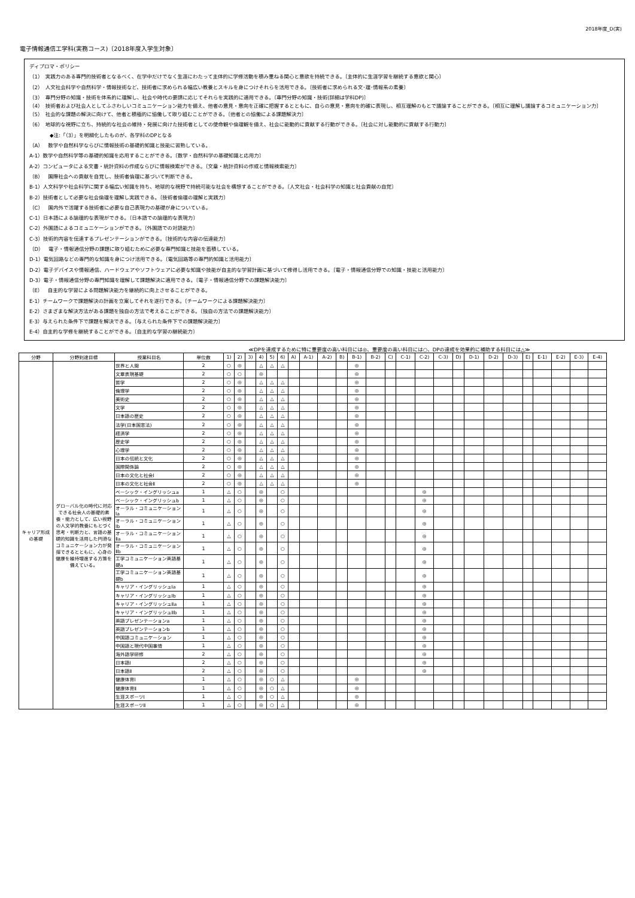2018年度_D(実)
電子情報通信工学科(実務コース)〔2018年度入学生対象〕
ディプロマ・ポリシー
（1）　実践力のある専門的技術者となるべく、在学中だけでなく生涯にわたって主体的に学修活動を積み重ねる関心と意欲を持続できる。〔主体的に生涯学習を継続する意欲と関心〕
（2）　人文社会科学や自然科学・情報技術など、技術者に求められる幅広い教養とスキルを身につけそれらを活用できる。〔技術者に求められる文･理･情報系の素養〕
（3）　専門分野の知識・技術を体系的に理解し、社会や時代の要請に応じてそれらを実践的に適用できる。〔専門分野の知識・技術(詳細は学科DP)〕
（4）　技術者および社会人としてふさわしいコミュニケーション能力を備え、他者の意見・意向を正確に把握するとともに、自らの意見・意向を的確に表現し、相互理解のもとで議論することができる。〔相互に理解し議論するコミュニケーション力〕
（5）　社会的な課題の解決に向けて、他者と積極的に協働して取り組むことができる。〔他者との協働による課題解決力〕
（6）　地球的な視野に立ち、持続的な社会の維持・発展に向けた技術者としての使命観や倫理観を備え、社会に能動的に貢献する行動ができる。〔社会に対し能動的に貢献する行動力〕
　　　　◆注:「（3）」を明細化したものが、各学科のDPとなる
（A）　数学や自然科学ならびに情報技術の基礎的知識と技能に習熟している。
A-1）数学や自然科学等の基礎的知識を応用することができる。〔数学・自然科学の基礎知識と応用力〕
A-2）コンピュータによる文書・統計資料の作成ならびに情報検索ができる。〔文章・統計資料の作成と情報検索能力〕
（B）　国際社会への貢献を自覚し、技術者倫理に基づいて判断できる。
B-1）人文科学や社会科学に関する幅広い知識を持ち、地球的な視野で持続可能な社会を構想することができる。〔人文社会・社会科学の知識と社会貢献の自覚〕
B-2）技術者として必要な社会倫理を理解し実践できる。〔技術者倫理の理解と実践力〕
（C）　国内外で活躍する技術者に必要な自己表現力の基礎が身についている。
C-1）日本語による論理的な表現ができる。〔日本語での論理的な表現力〕
C-2）外国語によるコミュニケーションができる。〔外国語での対話能力〕
C-3）技術的内容を伝達するプレゼンテーションができる。〔技術的な内容の伝達能力〕
（D）　電子・情報通信分野の課題に取り組むために必要な専門知識と技能を蓄積している。
D-1）電気回路などの専門的な知識を身につけ活用できる。〔電気回路等の専門的知識と活用能力〕
D-2）電子デバイスや情報通信、ハードウェアやソフトウェアに必要な知識や技能が自主的な学習計画に基づいて修得し活用できる。〔電子・情報通信分野での知識・技能と活用能力〕
D-3）電子・情報通信分野の専門知識を理解して課題解決に適用できる。〔電子・情報通信分野での課題解決能力〕
（E）　自主的な学習による問題解決能力を継続的に向上させることができる。
E-1）チームワークで課題解決の計画を立案してそれを遂行できる。〔チームワークによる課題解決能力〕
E-2）さまざまな解決方法がある課題を独自の方法で考えることができる。〔独自の方法での課題解決能力〕
E-3）与えられた条件下で課題を解決できる。〔与えられた条件下での課題解決能力〕
E-4）自主的な学修を継続することができる。〔自主的な学習の継続能力〕
≪DPを達成するために特に重要度の高い科目には◎、重要度の高い科目には○、DPの達成を効果的に補助する科目には△≫
| 分野 | 分野到達目標 | 授業科目名 | 単位数 | 1) | 2) | 3) | 4) | 5) | 6) | A) | A-1) | A-2) | B) | B-1) | B-2) | C) | C-1) | C-2) | C-3) | D) | D-1) | D-2) | D-3) | E) | E-1) | E-2) | E-3) | E-4) |
| --- | --- | --- | --- | --- | --- | --- | --- | --- | --- | --- | --- | --- | --- | --- | --- | --- | --- | --- | --- | --- | --- | --- | --- | --- | --- | --- | --- | --- |
| キャリア形成の基礎 | グローバル化の時代に対応できる社会人の基礎的素養・能力として、広い視野の人文学的教養にもとづく思考・判断力と、言語の基礎的知識を活用した円滑なコミュニケーション力が発揮できるとともに、心身の健康を維持増進する方策を備えている。 | 世界と人間 | 2 | ○ | ◎ | | △ | △ | △ | | | | | ◎ | | | | | | | | | | | | | | |
| | | 文章表現基礎 | 2 | ○ | ○ | | ◎ | | | | | | | ◎ | | | | | | | | | | | | | | |
| | | 哲学 | 2 | ○ | ◎ | | △ | △ | △ | | | | | ◎ | | | | | | | | | | | | | | |
| | | 倫理学 | 2 | ○ | ◎ | | △ | △ | △ | | | | | ◎ | | | | | | | | | | | | | | |
| | | 美術史 | 2 | ○ | ◎ | | △ | △ | △ | | | | | ◎ | | | | | | | | | | | | | | |
| | | 文学 | 2 | ○ | ◎ | | △ | △ | △ | | | | | ◎ | | | | | | | | | | | | | | |
| | | 日本語の歴史 | 2 | ○ | ◎ | | △ | △ | △ | | | | | ◎ | | | | | | | | | | | | | | |
| | | 法学(日本国憲法) | 2 | ○ | ◎ | | △ | △ | △ | | | | | ◎ | | | | | | | | | | | | | | |
| | | 経済学 | 2 | ○ | ◎ | | △ | △ | △ | | | | | ◎ | | | | | | | | | | | | | | |
| | | 歴史学 | 2 | ○ | ◎ | | △ | △ | △ | | | | | ◎ | | | | | | | | | | | | | | |
| | | 心理学 | 2 | ○ | ◎ | | △ | △ | △ | | | | | ◎ | | | | | | | | | | | | | | |
| | | 日本の伝統と文化 | 2 | ○ | ◎ | | △ | △ | △ | | | | | ◎ | | | | | | | | | | | | | | |
| | | 国際関係論 | 2 | ○ | ◎ | | △ | △ | △ | | | | | ◎ | | | | | | | | | | | | | | |
| | | 日本の文化と社会Ⅰ | 2 | ○ | ◎ | | △ | △ | △ | | | | | ◎ | | | | | | | | | | | | | | |
| | | 日本の文化と社会Ⅱ | 2 | ○ | ◎ | | △ | △ | △ | | | | | ◎ | | | | | | | | | | | | | | |
| | | ベーシック・イングリッシュa | 1 | △ | ○ | | ◎ | | ○ | | | | | | | | | ◎ | | | | | | | | | | |
| | | ベーシック・イングリッシュb | 1 | △ | ○ | | ◎ | | ○ | | | | | | | | | ◎ | | | | | | | | | | |
| | | オーラル・コミュニケーションⅠa | 1 | △ | ○ | | ◎ | | ○ | | | | | | | | | ◎ | | | | | | | | | | |
| | | オーラル・コミュニケーションⅠb | 1 | △ | ○ | | ◎ | | ○ | | | | | | | | | ◎ | | | | | | | | | | |
| | | オーラル・コミュニケーションⅡa | 1 | △ | ○ | | ◎ | | ○ | | | | | | | | | ◎ | | | | | | | | | | |
| | | オーラル・コミュニケーションⅡb | 1 | △ | ○ | | ◎ | | ○ | | | | | | | | | ◎ | | | | | | | | | | |
| | | 工学コミュニケーション英語基礎a | 1 | △ | ○ | | ◎ | | ○ | | | | | | | | | ◎ | | | | | | | | | | |
| | | 工学コミュニケーション英語基礎b | 1 | △ | ○ | | ◎ | | ○ | | | | | | | | | ◎ | | | | | | | | | | |
| | | キャリア・イングリッシュⅠa | 1 | △ | ○ | | ◎ | | ○ | | | | | | | | | ◎ | | | | | | | | | | |
| | | キャリア・イングリッシュⅠb | 1 | △ | ○ | | ◎ | | ○ | | | | | | | | | ◎ | | | | | | | | | | |
| | | キャリア・イングリッシュⅡa | 1 | △ | ○ | | ◎ | | ○ | | | | | | | | | ◎ | | | | | | | | | | |
| | | キャリア・イングリッシュⅡb | 1 | △ | ○ | | ◎ | | ○ | | | | | | | | | ◎ | | | | | | | | | | |
| | | 英語プレゼンテーションa | 1 | △ | ○ | | ◎ | | ○ | | | | | | | | | ◎ | | | | | | | | | | |
| | | 英語プレゼンテーションb | 1 | △ | ○ | | ◎ | | ○ | | | | | | | | | ◎ | | | | | | | | | | |
| | | 中国語コミュニケーション | 1 | △ | ○ | | ◎ | | ○ | | | | | | | | | ◎ | | | | | | | | | | |
| | | 中国語と現代中国事情 | 1 | △ | ○ | | ◎ | | ○ | | | | | | | | | ◎ | | | | | | | | | | |
| | | 海外語学研修 | 2 | △ | ○ | | ◎ | | ○ | | | | | | | | | ◎ | | | | | | | | | | |
| | | 日本語Ⅰ | 2 | △ | ○ | | ◎ | | ○ | | | | | | | | | ◎ | | | | | | | | | | |
| | | 日本語Ⅱ | 2 | △ | ○ | | ◎ | | ○ | | | | | | | | | ◎ | | | | | | | | | | |
| | | 健康体育Ⅰ | 1 | △ | ○ | | ◎ | ○ | △ | | | | | ◎ | | | | | | | | | | | | | | |
| | | 健康体育Ⅱ | 1 | △ | ○ | | ◎ | ○ | △ | | | | | ◎ | | | | | | | | | | | | | | |
| | | 生涯スポーツⅠ | 1 | △ | ○ | | ◎ | ○ | △ | | | | | ◎ | | | | | | | | | | | | | | |
| | | 生涯スポーツⅡ | 1 | △ | ○ | | ◎ | ○ | △ | | | | | ◎ | | | | | | | | | | | | | | |